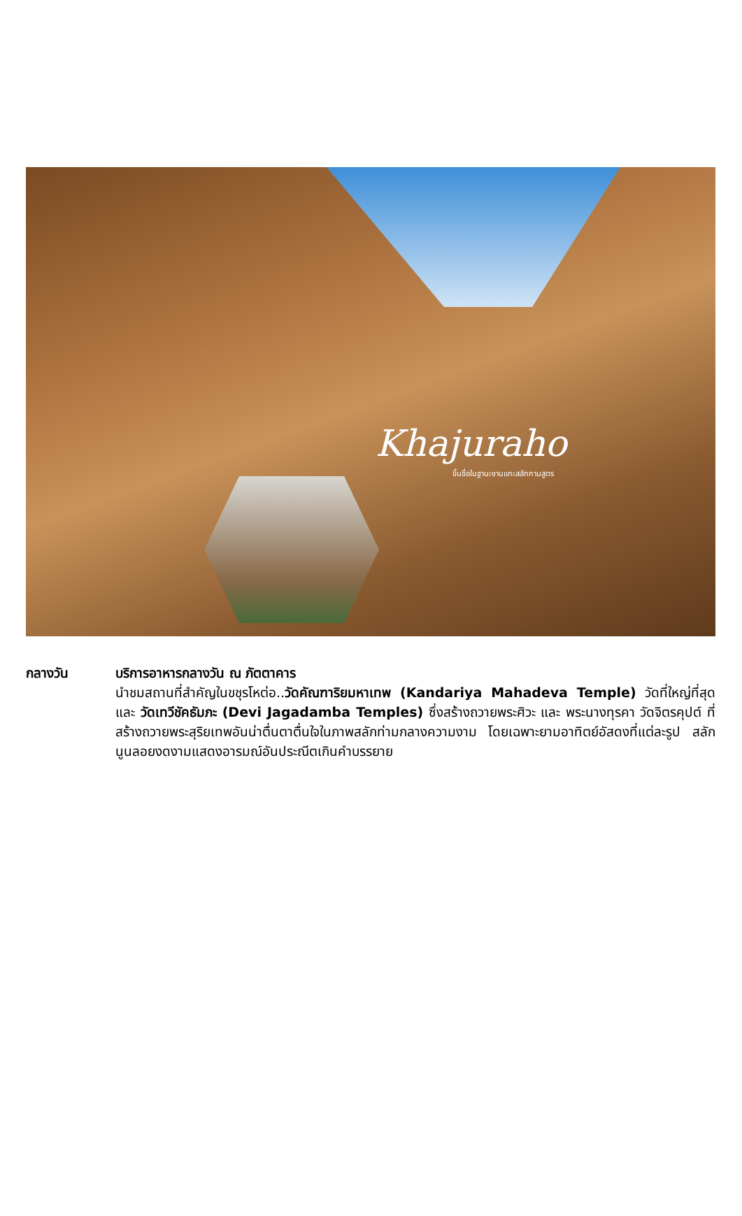Khajuraho
ขึ้นชื่อในฐานะงานแกะสลักกามสูตร
กลางวัน บริการอาหารกลางวัน ณ ภัตตาคาร
นำชมสถานที่สำคัญในขชุรโหต่อ..วัดคัณฑาริยมหาเทพ (Kandariya Mahadeva Temple) วัดที่ใหญ่ที่สุดและ วัดเทวีชัคธัมภะ (Devi Jagadamba Temples) ซึ่งสร้างถวายพระศิวะ และ พระนางทุรคา วัดจิตรคุปต์ ที่สร้างถวายพระสุริยเทพอันน่าตื่นตาตื่นใจในภาพสลักท่ามกลางความงาม โดยเฉพาะยามอาทิตย์อัสดงที่แต่ละรูป สลักนูนลอยงดงามแสดงอารมณ์อันประณีตเกินคำบรรยาย